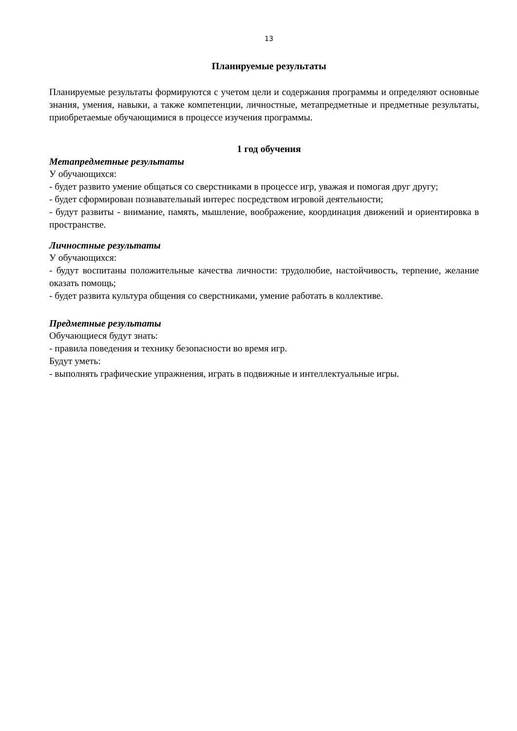13
Планируемые результаты
Планируемые результаты формируются с учетом цели и содержания программы и определяют основные знания, умения, навыки, а также компетенции, личностные, метапредметные и предметные результаты, приобретаемые обучающимися в процессе изучения программы.
1 год обучения
Метапредметные результаты
У обучающихся:
- будет развито умение общаться со сверстниками в процессе игр, уважая и помогая друг другу;
- будет сформирован познавательный интерес посредством игровой деятельности;
- будут развиты - внимание, память, мышление, воображение, координация движений и ориентировка в пространстве.
Личностные результаты
У обучающихся:
- будут воспитаны положительные качества личности: трудолюбие, настойчивость, терпение, желание оказать помощь;
- будет развита культура общения со сверстниками, умение работать в коллективе.
Предметные результаты
Обучающиеся будут знать:
- правила поведения и технику безопасности во время игр.
Будут уметь:
- выполнять графические упражнения, играть в подвижные и интеллектуальные игры.